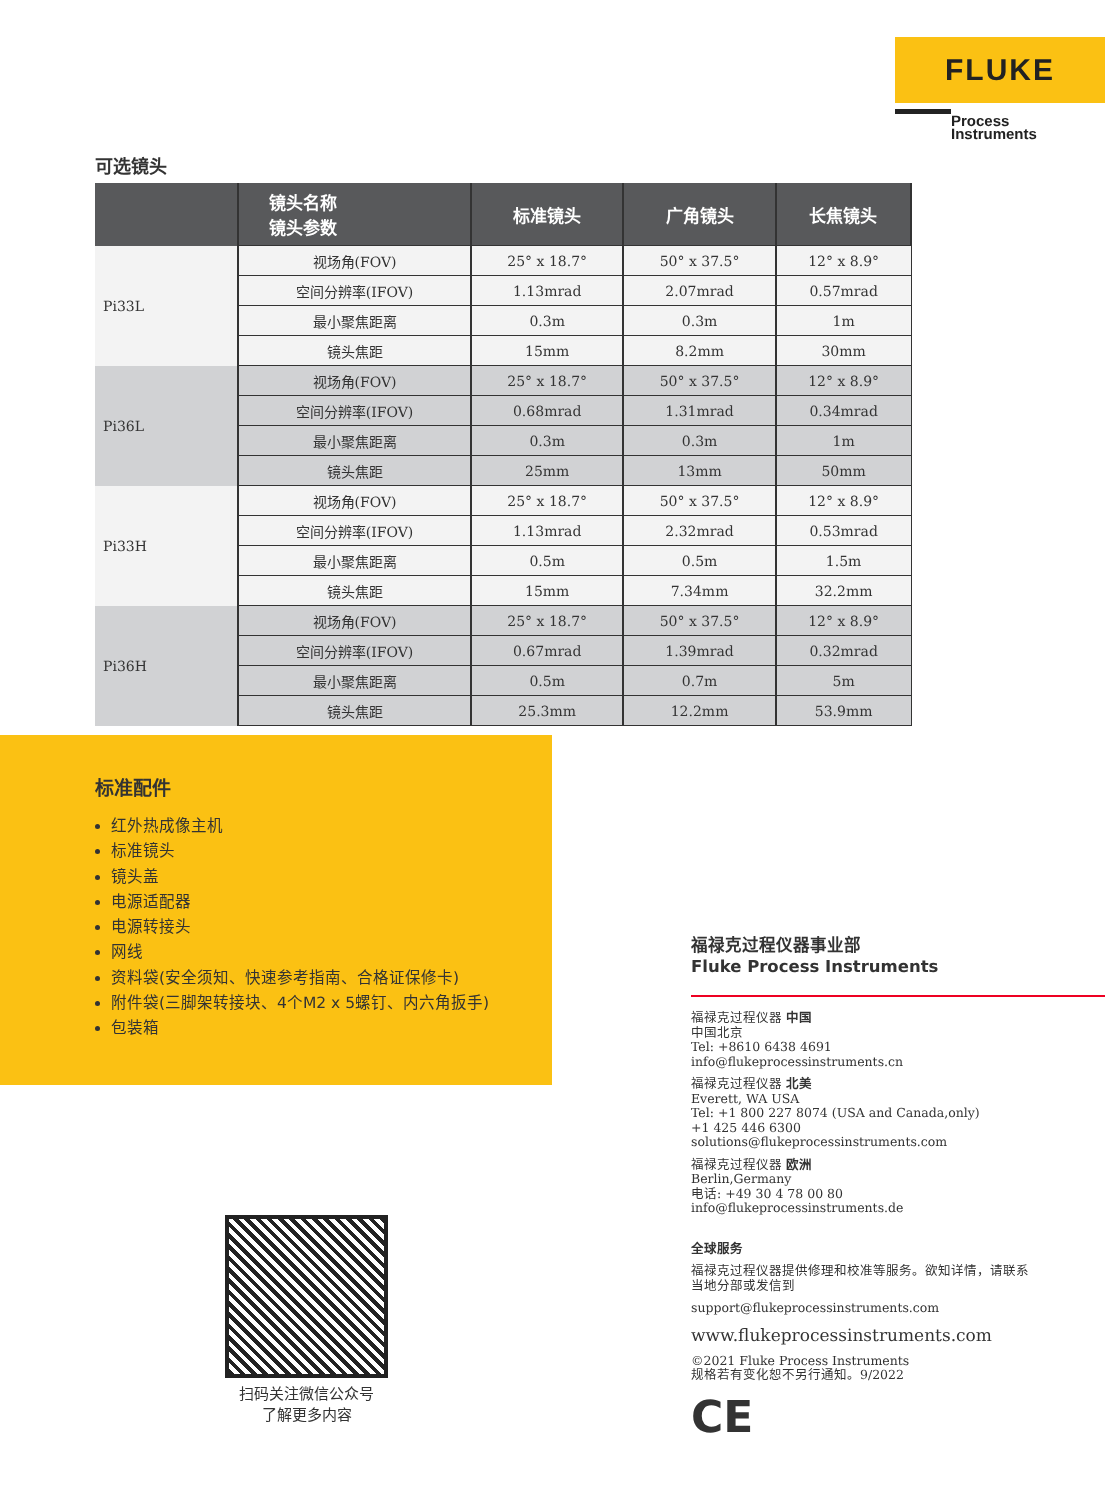FLUKE
Process
Instruments
可选镜头
| | 镜头名称 镜头参数 | 标准镜头 | 广角镜头 | 长焦镜头 |
| --- | --- | --- | --- | --- |
| Pi33L | 视场角(FOV) | 25° x 18.7° | 50° x 37.5° | 12° x 8.9° |
| | 空间分辨率(IFOV) | 1.13mrad | 2.07mrad | 0.57mrad |
| | 最小聚焦距离 | 0.3m | 0.3m | 1m |
| | 镜头焦距 | 15mm | 8.2mm | 30mm |
| Pi36L | 视场角(FOV) | 25° x 18.7° | 50° x 37.5° | 12° x 8.9° |
| | 空间分辨率(IFOV) | 0.68mrad | 1.31mrad | 0.34mrad |
| | 最小聚焦距离 | 0.3m | 0.3m | 1m |
| | 镜头焦距 | 25mm | 13mm | 50mm |
| Pi33H | 视场角(FOV) | 25° x 18.7° | 50° x 37.5° | 12° x 8.9° |
| | 空间分辨率(IFOV) | 1.13mrad | 2.32mrad | 0.53mrad |
| | 最小聚焦距离 | 0.5m | 0.5m | 1.5m |
| | 镜头焦距 | 15mm | 7.34mm | 32.2mm |
| Pi36H | 视场角(FOV) | 25° x 18.7° | 50° x 37.5° | 12° x 8.9° |
| | 空间分辨率(IFOV) | 0.67mrad | 1.39mrad | 0.32mrad |
| | 最小聚焦距离 | 0.5m | 0.7m | 5m |
| | 镜头焦距 | 25.3mm | 12.2mm | 53.9mm |
标准配件
红外热成像主机
标准镜头
镜头盖
电源适配器
电源转接头
网线
资料袋(安全须知、快速参考指南、合格证保修卡)
附件袋(三脚架转接块、4个M2 x 5螺钉、内六角扳手)
包装箱
扫码关注微信公众号
了解更多内容
福禄克过程仪器事业部
Fluke Process Instruments
福禄克过程仪器 中国
中国北京
Tel: +8610 6438 4691
info@flukeprocessinstruments.cn
福禄克过程仪器 北美
Everett, WA USA
Tel: +1 800 227 8074 (USA and Canada,only)
+1 425 446 6300
solutions@flukeprocessinstruments.com
福禄克过程仪器 欧洲
Berlin,Germany
电话: +49 30 4 78 00 80
info@flukeprocessinstruments.de
全球服务
福禄克过程仪器提供修理和校准等服务。欲知详情，请联系
当地分部或发信到
support@flukeprocessinstruments.com
www.flukeprocessinstruments.com
©2021 Fluke Process Instruments
规格若有变化恕不另行通知。9/2022
CE